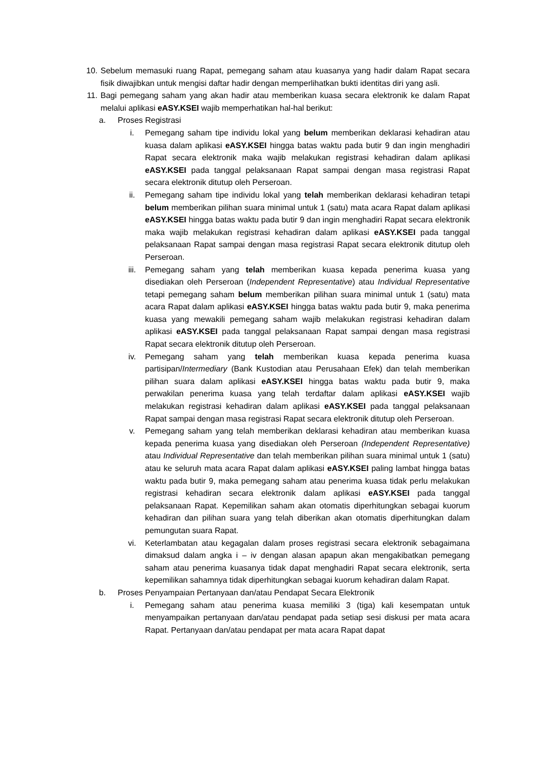10. Sebelum memasuki ruang Rapat, pemegang saham atau kuasanya yang hadir dalam Rapat secara fisik diwajibkan untuk mengisi daftar hadir dengan memperlihatkan bukti identitas diri yang asli.
11. Bagi pemegang saham yang akan hadir atau memberikan kuasa secara elektronik ke dalam Rapat melalui aplikasi eASY.KSEI wajib memperhatikan hal-hal berikut:
a. Proses Registrasi
i. Pemegang saham tipe individu lokal yang belum memberikan deklarasi kehadiran atau kuasa dalam aplikasi eASY.KSEI hingga batas waktu pada butir 9 dan ingin menghadiri Rapat secara elektronik maka wajib melakukan registrasi kehadiran dalam aplikasi eASY.KSEI pada tanggal pelaksanaan Rapat sampai dengan masa registrasi Rapat secara elektronik ditutup oleh Perseroan.
ii. Pemegang saham tipe individu lokal yang telah memberikan deklarasi kehadiran tetapi belum memberikan pilihan suara minimal untuk 1 (satu) mata acara Rapat dalam aplikasi eASY.KSEI hingga batas waktu pada butir 9 dan ingin menghadiri Rapat secara elektronik maka wajib melakukan registrasi kehadiran dalam aplikasi eASY.KSEI pada tanggal pelaksanaan Rapat sampai dengan masa registrasi Rapat secara elektronik ditutup oleh Perseroan.
iii. Pemegang saham yang telah memberikan kuasa kepada penerima kuasa yang disediakan oleh Perseroan (Independent Representative) atau Individual Representative tetapi pemegang saham belum memberikan pilihan suara minimal untuk 1 (satu) mata acara Rapat dalam aplikasi eASY.KSEI hingga batas waktu pada butir 9, maka penerima kuasa yang mewakili pemegang saham wajib melakukan registrasi kehadiran dalam aplikasi eASY.KSEI pada tanggal pelaksanaan Rapat sampai dengan masa registrasi Rapat secara elektronik ditutup oleh Perseroan.
iv. Pemegang saham yang telah memberikan kuasa kepada penerima kuasa partisipan/Intermediary (Bank Kustodian atau Perusahaan Efek) dan telah memberikan pilihan suara dalam aplikasi eASY.KSEI hingga batas waktu pada butir 9, maka perwakilan penerima kuasa yang telah terdaftar dalam aplikasi eASY.KSEI wajib melakukan registrasi kehadiran dalam aplikasi eASY.KSEI pada tanggal pelaksanaan Rapat sampai dengan masa registrasi Rapat secara elektronik ditutup oleh Perseroan.
v. Pemegang saham yang telah memberikan deklarasi kehadiran atau memberikan kuasa kepada penerima kuasa yang disediakan oleh Perseroan (Independent Representative) atau Individual Representative dan telah memberikan pilihan suara minimal untuk 1 (satu) atau ke seluruh mata acara Rapat dalam aplikasi eASY.KSEI paling lambat hingga batas waktu pada butir 9, maka pemegang saham atau penerima kuasa tidak perlu melakukan registrasi kehadiran secara elektronik dalam aplikasi eASY.KSEI pada tanggal pelaksanaan Rapat. Kepemilikan saham akan otomatis diperhitungkan sebagai kuorum kehadiran dan pilihan suara yang telah diberikan akan otomatis diperhitungkan dalam pemungutan suara Rapat.
vi. Keterlambatan atau kegagalan dalam proses registrasi secara elektronik sebagaimana dimaksud dalam angka i – iv dengan alasan apapun akan mengakibatkan pemegang saham atau penerima kuasanya tidak dapat menghadiri Rapat secara elektronik, serta kepemilikan sahamnya tidak diperhitungkan sebagai kuorum kehadiran dalam Rapat.
b. Proses Penyampaian Pertanyaan dan/atau Pendapat Secara Elektronik
i. Pemegang saham atau penerima kuasa memiliki 3 (tiga) kali kesempatan untuk menyampaikan pertanyaan dan/atau pendapat pada setiap sesi diskusi per mata acara Rapat. Pertanyaan dan/atau pendapat per mata acara Rapat dapat